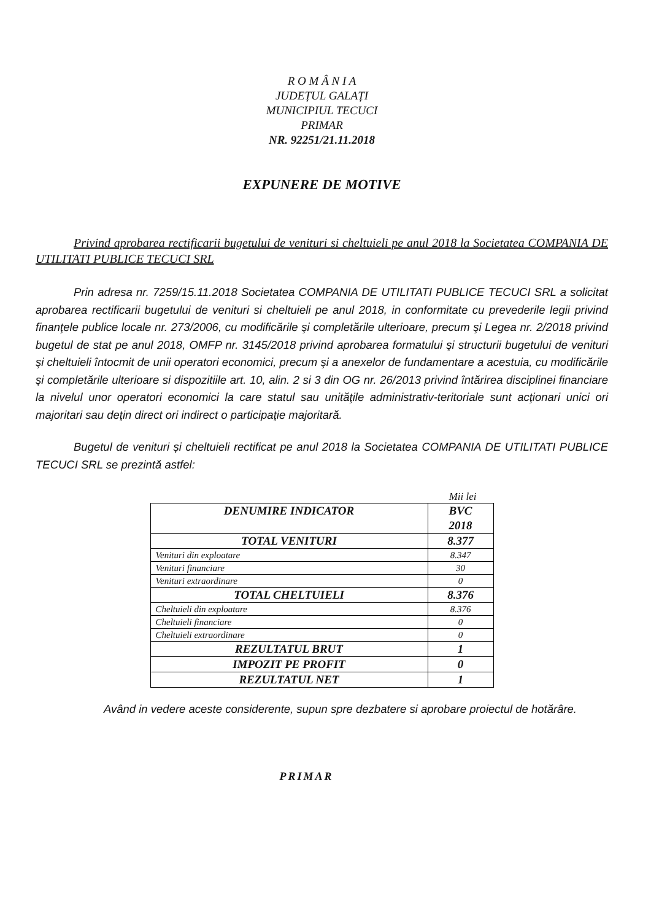R O M Â N I A
JUDEȚUL GALAȚI
MUNICIPIUL TECUCI
PRIMAR
NR. 92251/21.11.2018
EXPUNERE DE MOTIVE
Privind aprobarea rectificarii bugetului de venituri si cheltuieli pe anul 2018 la Societatea COMPANIA DE UTILITATI PUBLICE TECUCI SRL
Prin adresa nr. 7259/15.11.2018 Societatea COMPANIA DE UTILITATI PUBLICE TECUCI SRL a solicitat aprobarea rectificarii bugetului de venituri si cheltuieli pe anul 2018, in conformitate cu prevederile legii privind finanţele publice locale nr. 273/2006, cu modificările şi completările ulterioare, precum şi Legea nr. 2/2018 privind bugetul de stat pe anul 2018, OMFP nr. 3145/2018 privind aprobarea formatului şi structurii bugetului de venituri şi cheltuieli întocmit de unii operatori economici, precum şi a anexelor de fundamentare a acestuia, cu modificările şi completările ulterioare si dispozitiile art. 10, alin. 2 si 3 din OG nr. 26/2013 privind întărirea disciplinei financiare la nivelul unor operatori economici la care statul sau unităţile administrativ-teritoriale sunt acţionari unici ori majoritari sau deţin direct ori indirect o participaţie majoritară.
Bugetul de venituri și cheltuieli rectificat pe anul 2018 la Societatea COMPANIA DE UTILITATI PUBLICE TECUCI SRL se prezintă astfel:
Mii lei
| DENUMIRE INDICATOR | BVC 2018 |
| --- | --- |
| TOTAL VENITURI | 8.377 |
| Venituri din exploatare | 8.347 |
| Venituri financiare | 30 |
| Venituri extraordinare | 0 |
| TOTAL CHELTUIELI | 8.376 |
| Cheltuieli din exploatare | 8.376 |
| Cheltuieli financiare | 0 |
| Cheltuieli extraordinare | 0 |
| REZULTATUL BRUT | 1 |
| IMPOZIT PE PROFIT | 0 |
| REZULTATUL NET | 1 |
Având in vedere aceste considerente, supun spre dezbatere si aprobare proiectul de hotărâre.
PRIMAR